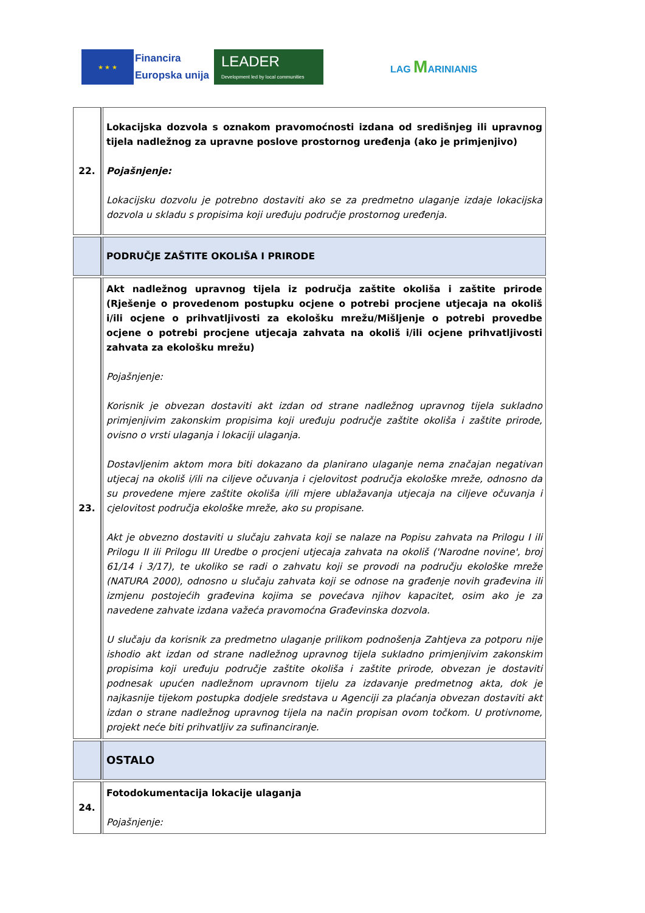★ ★ ★
Financira
Europska unija
LEADER
Development led by local communities
LAG MARINIANIS
| 22. | Lokacijska dozvola s oznakom pravomoćnosti izdana od središnjeg ili upravnog tijela nadležnog za upravne poslove prostornog uređenja (ako je primjenjivo) Pojašnjenje: Lokacijsku dozvolu je potrebno dostaviti ako se za predmetno ulaganje izdaje lokacijska dozvola u skladu s propisima koji uređuju područje prostornog uređenja. |
| | PODRUČJE ZAŠTITE OKOLIŠA I PRIRODE |
| 23. | Akt nadležnog upravnog tijela iz područja zaštite okoliša i zaštite prirode (Rješenje o provedenom postupku ocjene o potrebi procjene utjecaja na okoliš i/ili ocjene o prihvatljivosti za ekološku mrežu/Mišljenje o potrebi provedbe ocjene o potrebi procjene utjecaja zahvata na okoliš i/ili ocjene prihvatljivosti zahvata za ekološku mrežu) Pojašnjenje: Korisnik je obvezan dostaviti akt izdan od strane nadležnog upravnog tijela sukladno primjenjivim zakonskim propisima koji uređuju područje zaštite okoliša i zaštite prirode, ovisno o vrsti ulaganja i lokaciji ulaganja. Dostavljenim aktom mora biti dokazano da planirano ulaganje nema značajan negativan utjecaj na okoliš i/ili na ciljeve očuvanja i cjelovitost područja ekološke mreže, odnosno da su provedene mjere zaštite okoliša i/ili mjere ublažavanja utjecaja na ciljeve očuvanja i cjelovitost područja ekološke mreže, ako su propisane. Akt je obvezno dostaviti u slučaju zahvata koji se nalaze na Popisu zahvata na Prilogu I ili Prilogu II ili Prilogu III Uredbe o procjeni utjecaja zahvata na okoliš ('Narodne novine', broj 61/14 i 3/17), te ukoliko se radi o zahvatu koji se provodi na području ekološke mreže (NATURA 2000), odnosno u slučaju zahvata koji se odnose na građenje novih građevina ili izmjenu postojećih građevina kojima se povećava njihov kapacitet, osim ako je za navedene zahvate izdana važeća pravomoćna Građevinska dozvola. U slučaju da korisnik za predmetno ulaganje prilikom podnošenja Zahtjeva za potporu nije ishodio akt izdan od strane nadležnog upravnog tijela sukladno primjenjivim zakonskim propisima koji uređuju područje zaštite okoliša i zaštite prirode, obvezan je dostaviti podnesak upućen nadležnom upravnom tijelu za izdavanje predmetnog akta, dok je najkasnije tijekom postupka dodjele sredstava u Agenciji za plaćanja obvezan dostaviti akt izdan o strane nadležnog upravnog tijela na način propisan ovom točkom. U protivnome, projekt neće biti prihvatljiv za sufinanciranje. |
| | OSTALO |
| 24. | Fotodokumentacija lokacije ulaganja Pojašnjenje: |